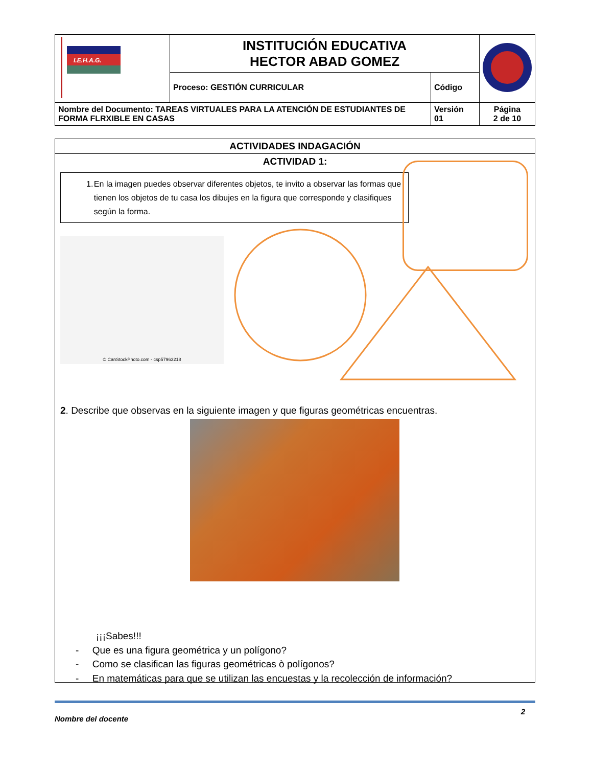| I.E.H.A.G. | INSTITUCIÓN EDUCATIVA HECTOR ABAD GOMEZ | | |
| | Proceso: GESTIÓN CURRICULAR | Código | |
| Nombre del Documento: TAREAS VIRTUALES PARA LA ATENCIÓN DE ESTUDIANTES DE FORMA FLRXIBLE EN CASAS | | Versión 01 | Página 2 de 10 |
ACTIVIDADES INDAGACIÓN
ACTIVIDAD 1:
1. En la imagen puedes observar diferentes objetos, te invito a observar las formas que tienen los objetos de tu casa los dibujes en la figura que corresponde y clasifiques según la forma.
© CanStockPhoto.com - csp57963218
2. Describe que observas en la siguiente imagen y que figuras geométricas encuentras.
¡¡¡Sabes!!!
- Que es una figura geométrica y un polígono?
- Como se clasifican las figuras geométricas ò polígonos?
- En matemáticas para que se utilizan las encuestas y la recolección de información?
Nombre del docente 2